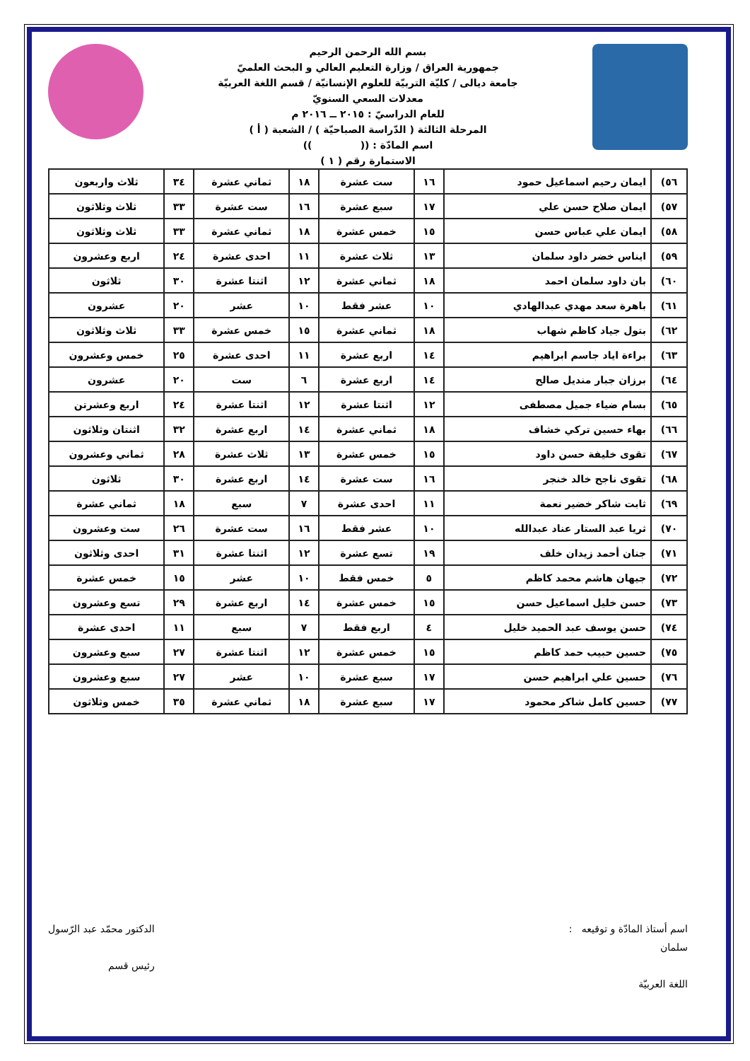بسم الله الرحمن الرحيم
جمهورية العراق / وزارة التعليم العالي و البحث العلميّ
جامعة ديالى / كليّة التربيّة للعلوم الإنسانيّة / قسم اللغة العربيّة
معدلات السعي السنويّ
للعام الدراسيّ : ٢٠١٥ ــ ٢٠١٦ م
المرحلة الثالثة ( الدّراسة الصباحيّة ) / الشعبة ( أ )
اسم المادّة : (( ))
الاستمارة رقم ( ١ )
| ٥٦) | ايمان رحيم اسماعيل حمود | ١٦ | ست عشرة | ١٨ | ثماني عشرة | ٣٤ | ثلاث واربعون |
| ٥٧) | ايمان صلاح حسن علي | ١٧ | سبع عشرة | ١٦ | ست عشرة | ٣٣ | ثلاث وثلاثون |
| ٥٨) | ايمان علي عباس حسن | ١٥ | خمس عشرة | ١٨ | ثماني عشرة | ٣٣ | ثلاث وثلاثون |
| ٥٩) | ايناس خضر داود سلمان | ١٣ | ثلاث عشرة | ١١ | احدى عشرة | ٢٤ | اربع وعشرون |
| ٦٠) | بان داود سلمان احمد | ١٨ | ثماني عشرة | ١٢ | اثنتا عشرة | ٣٠ | ثلاثون |
| ٦١) | باهرة سعد مهدي عبدالهادي | ١٠ | عشر فقط | ١٠ | عشر | ٢٠ | عشرون |
| ٦٢) | بتول جياد كاظم شهاب | ١٨ | ثماني عشرة | ١٥ | خمس عشرة | ٣٣ | ثلاث وثلاثون |
| ٦٣) | براءة اياد جاسم ابراهيم | ١٤ | اربع عشرة | ١١ | احدى عشرة | ٢٥ | خمس وعشرون |
| ٦٤) | برزان جبار منديل صالح | ١٤ | اربع عشرة | ٦ | ست | ٢٠ | عشرون |
| ٦٥) | بسام ضياء جميل مصطفى | ١٢ | اثنتا عشرة | ١٢ | اثنتا عشرة | ٢٤ | اربع وعشرتن |
| ٦٦) | بهاء حسين تركي خشاف | ١٨ | ثماني عشرة | ١٤ | اربع عشرة | ٣٢ | اثنتان وثلاثون |
| ٦٧) | تقوى خليفة حسن داود | ١٥ | خمس عشرة | ١٣ | ثلاث عشرة | ٢٨ | ثماني وعشرون |
| ٦٨) | تقوى ناجح خالد خنجر | ١٦ | ست عشرة | ١٤ | اربع عشرة | ٣٠ | ثلاثون |
| ٦٩) | ثابت شاكر خضير نعمة | ١١ | احدى عشرة | ٧ | سبع | ١٨ | ثماني عشرة |
| ٧٠) | ثريا عبد الستار عناد عبدالله | ١٠ | عشر فقط | ١٦ | ست عشرة | ٢٦ | ست وعشرون |
| ٧١) | جنان أحمد زيدان خلف | ١٩ | تسع عشرة | ١٢ | اثنتا عشرة | ٣١ | احدى وثلاثون |
| ٧٢) | جيهان هاشم محمد كاظم | ٥ | خمس فقط | ١٠ | عشر | ١٥ | خمس عشرة |
| ٧٣) | حسن خليل اسماعيل حسن | ١٥ | خمس عشرة | ١٤ | اربع عشرة | ٢٩ | تسع وعشرون |
| ٧٤) | حسن يوسف عبد الحميد خليل | ٤ | اربع فقط | ٧ | سبع | ١١ | احدى عشرة |
| ٧٥) | حسين حبيب حمد كاظم | ١٥ | خمس عشرة | ١٢ | اثنتا عشرة | ٢٧ | سبع وعشرون |
| ٧٦) | حسين علي ابراهيم حسن | ١٧ | سبع عشرة | ١٠ | عشر | ٢٧ | سبع وعشرون |
| ٧٧) | حسين كامل شاكر محمود | ١٧ | سبع عشرة | ١٨ | ثماني عشرة | ٣٥ | خمس وثلاثون |
اسم أستاذ المادّة و توقيعه :
سلمان
اللغة العربيّة
الدكتور محمّد عبد الرّسول
رئيس قسم